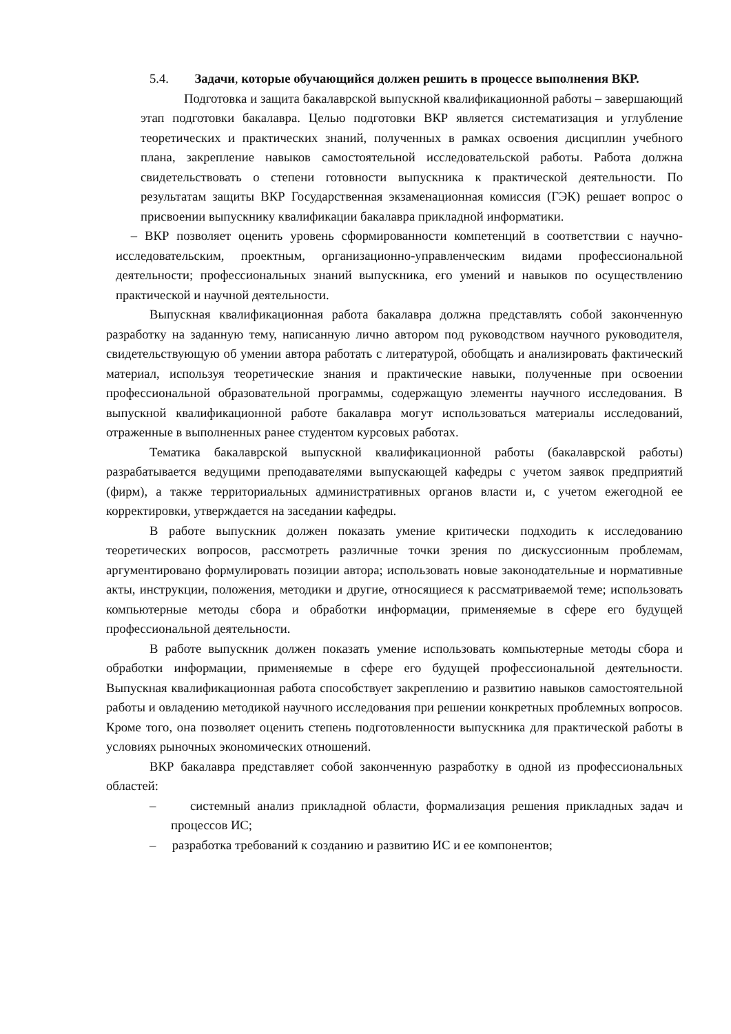5.4. Задачи, которые обучающийся должен решить в процессе выполнения ВКР.
Подготовка и защита бакалаврской выпускной квалификационной работы – завершающий этап подготовки бакалавра. Целью подготовки ВКР является систематизация и углубление теоретических и практических знаний, полученных в рамках освоения дисциплин учебного плана, закрепление навыков самостоятельной исследовательской работы. Работа должна свидетельствовать о степени готовности выпускника к практической деятельности. По результатам защиты ВКР Государственная экзаменационная комиссия (ГЭК) решает вопрос о присвоении выпускнику квалификации бакалавра прикладной информатики.
– ВКР позволяет оценить уровень сформированности компетенций в соответствии с научно-исследовательским, проектным, организационно-управленческим видами профессиональной деятельности; профессиональных знаний выпускника, его умений и навыков по осуществлению практической и научной деятельности.
Выпускная квалификационная работа бакалавра должна представлять собой законченную разработку на заданную тему, написанную лично автором под руководством научного руководителя, свидетельствующую об умении автора работать с литературой, обобщать и анализировать фактический материал, используя теоретические знания и практические навыки, полученные при освоении профессиональной образовательной программы, содержащую элементы научного исследования. В выпускной квалификационной работе бакалавра могут использоваться материалы исследований, отраженные в выполненных ранее студентом курсовых работах.
Тематика бакалаврской выпускной квалификационной работы (бакалаврской работы) разрабатывается ведущими преподавателями выпускающей кафедры с учетом заявок предприятий (фирм), а также территориальных административных органов власти и, с учетом ежегодной ее корректировки, утверждается на заседании кафедры.
В работе выпускник должен показать умение критически подходить к исследованию теоретических вопросов, рассмотреть различные точки зрения по дискуссионным проблемам, аргументировано формулировать позиции автора; использовать новые законодательные и нормативные акты, инструкции, положения, методики и другие, относящиеся к рассматриваемой теме; использовать компьютерные методы сбора и обработки информации, применяемые в сфере его будущей профессиональной деятельности.
В работе выпускник должен показать умение использовать компьютерные методы сбора и обработки информации, применяемые в сфере его будущей профессиональной деятельности. Выпускная квалификационная работа способствует закреплению и развитию навыков самостоятельной работы и овладению методикой научного исследования при решении конкретных проблемных вопросов. Кроме того, она позволяет оценить степень подготовленности выпускника для практической работы в условиях рыночных экономических отношений.
ВКР бакалавра представляет собой законченную разработку в одной из профессиональных областей:
– системный анализ прикладной области, формализация решения прикладных задач и процессов ИС;
– разработка требований к созданию и развитию ИС и ее компонентов;